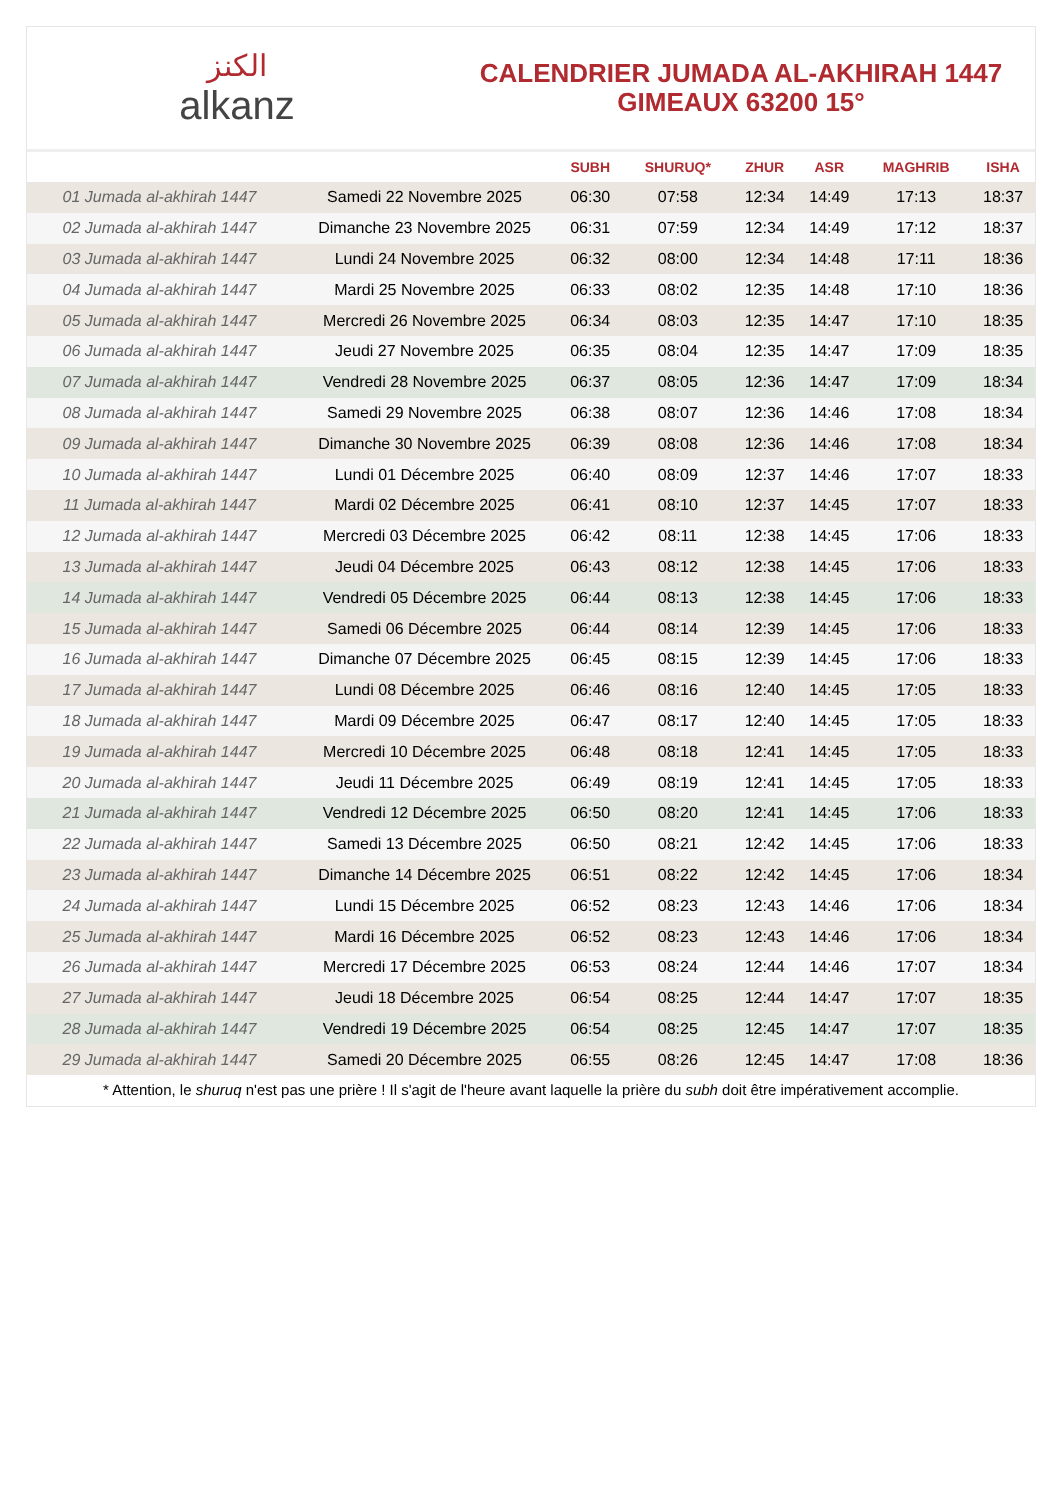الكنز
alkanz
CALENDRIER JUMADA AL-AKHIRAH 1447
GIMEAUX 63200 15°
| | | SUBH | SHURUQ* | ZHUR | ASR | MAGHRIB | ISHA |
| --- | --- | --- | --- | --- | --- | --- | --- |
| 01 Jumada al-akhirah 1447 | Samedi 22 Novembre 2025 | 06:30 | 07:58 | 12:34 | 14:49 | 17:13 | 18:37 |
| 02 Jumada al-akhirah 1447 | Dimanche 23 Novembre 2025 | 06:31 | 07:59 | 12:34 | 14:49 | 17:12 | 18:37 |
| 03 Jumada al-akhirah 1447 | Lundi 24 Novembre 2025 | 06:32 | 08:00 | 12:34 | 14:48 | 17:11 | 18:36 |
| 04 Jumada al-akhirah 1447 | Mardi 25 Novembre 2025 | 06:33 | 08:02 | 12:35 | 14:48 | 17:10 | 18:36 |
| 05 Jumada al-akhirah 1447 | Mercredi 26 Novembre 2025 | 06:34 | 08:03 | 12:35 | 14:47 | 17:10 | 18:35 |
| 06 Jumada al-akhirah 1447 | Jeudi 27 Novembre 2025 | 06:35 | 08:04 | 12:35 | 14:47 | 17:09 | 18:35 |
| 07 Jumada al-akhirah 1447 | Vendredi 28 Novembre 2025 | 06:37 | 08:05 | 12:36 | 14:47 | 17:09 | 18:34 |
| 08 Jumada al-akhirah 1447 | Samedi 29 Novembre 2025 | 06:38 | 08:07 | 12:36 | 14:46 | 17:08 | 18:34 |
| 09 Jumada al-akhirah 1447 | Dimanche 30 Novembre 2025 | 06:39 | 08:08 | 12:36 | 14:46 | 17:08 | 18:34 |
| 10 Jumada al-akhirah 1447 | Lundi 01 Décembre 2025 | 06:40 | 08:09 | 12:37 | 14:46 | 17:07 | 18:33 |
| 11 Jumada al-akhirah 1447 | Mardi 02 Décembre 2025 | 06:41 | 08:10 | 12:37 | 14:45 | 17:07 | 18:33 |
| 12 Jumada al-akhirah 1447 | Mercredi 03 Décembre 2025 | 06:42 | 08:11 | 12:38 | 14:45 | 17:06 | 18:33 |
| 13 Jumada al-akhirah 1447 | Jeudi 04 Décembre 2025 | 06:43 | 08:12 | 12:38 | 14:45 | 17:06 | 18:33 |
| 14 Jumada al-akhirah 1447 | Vendredi 05 Décembre 2025 | 06:44 | 08:13 | 12:38 | 14:45 | 17:06 | 18:33 |
| 15 Jumada al-akhirah 1447 | Samedi 06 Décembre 2025 | 06:44 | 08:14 | 12:39 | 14:45 | 17:06 | 18:33 |
| 16 Jumada al-akhirah 1447 | Dimanche 07 Décembre 2025 | 06:45 | 08:15 | 12:39 | 14:45 | 17:06 | 18:33 |
| 17 Jumada al-akhirah 1447 | Lundi 08 Décembre 2025 | 06:46 | 08:16 | 12:40 | 14:45 | 17:05 | 18:33 |
| 18 Jumada al-akhirah 1447 | Mardi 09 Décembre 2025 | 06:47 | 08:17 | 12:40 | 14:45 | 17:05 | 18:33 |
| 19 Jumada al-akhirah 1447 | Mercredi 10 Décembre 2025 | 06:48 | 08:18 | 12:41 | 14:45 | 17:05 | 18:33 |
| 20 Jumada al-akhirah 1447 | Jeudi 11 Décembre 2025 | 06:49 | 08:19 | 12:41 | 14:45 | 17:05 | 18:33 |
| 21 Jumada al-akhirah 1447 | Vendredi 12 Décembre 2025 | 06:50 | 08:20 | 12:41 | 14:45 | 17:06 | 18:33 |
| 22 Jumada al-akhirah 1447 | Samedi 13 Décembre 2025 | 06:50 | 08:21 | 12:42 | 14:45 | 17:06 | 18:33 |
| 23 Jumada al-akhirah 1447 | Dimanche 14 Décembre 2025 | 06:51 | 08:22 | 12:42 | 14:45 | 17:06 | 18:34 |
| 24 Jumada al-akhirah 1447 | Lundi 15 Décembre 2025 | 06:52 | 08:23 | 12:43 | 14:46 | 17:06 | 18:34 |
| 25 Jumada al-akhirah 1447 | Mardi 16 Décembre 2025 | 06:52 | 08:23 | 12:43 | 14:46 | 17:06 | 18:34 |
| 26 Jumada al-akhirah 1447 | Mercredi 17 Décembre 2025 | 06:53 | 08:24 | 12:44 | 14:46 | 17:07 | 18:34 |
| 27 Jumada al-akhirah 1447 | Jeudi 18 Décembre 2025 | 06:54 | 08:25 | 12:44 | 14:47 | 17:07 | 18:35 |
| 28 Jumada al-akhirah 1447 | Vendredi 19 Décembre 2025 | 06:54 | 08:25 | 12:45 | 14:47 | 17:07 | 18:35 |
| 29 Jumada al-akhirah 1447 | Samedi 20 Décembre 2025 | 06:55 | 08:26 | 12:45 | 14:47 | 17:08 | 18:36 |
* Attention, le shuruq n'est pas une prière ! Il s'agit de l'heure avant laquelle la prière du subh doit être impérativement accomplie.